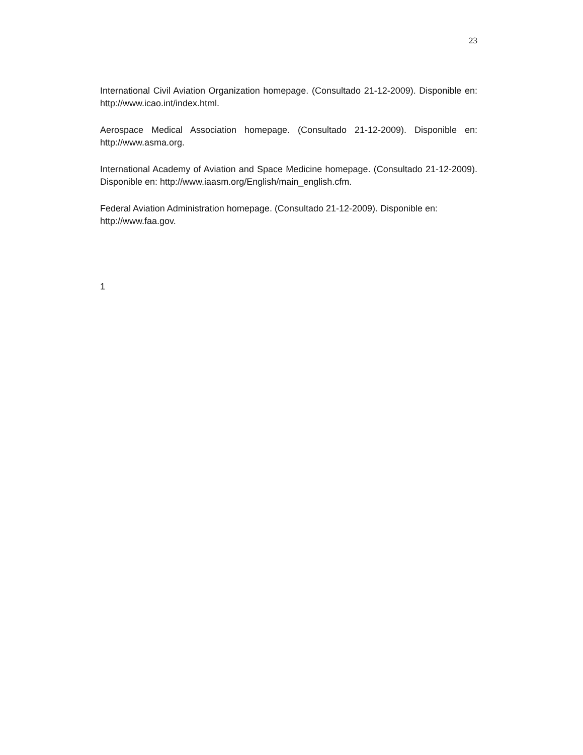23
International Civil Aviation Organization homepage. (Consultado 21-12-2009). Disponible en: http://www.icao.int/index.html.
Aerospace Medical Association homepage. (Consultado 21-12-2009). Disponible en: http://www.asma.org.
International Academy of Aviation and Space Medicine homepage. (Consultado 21-12-2009). Disponible en: http://www.iaasm.org/English/main_english.cfm.
Federal Aviation Administration homepage. (Consultado 21-12-2009). Disponible en: http://www.faa.gov.
1